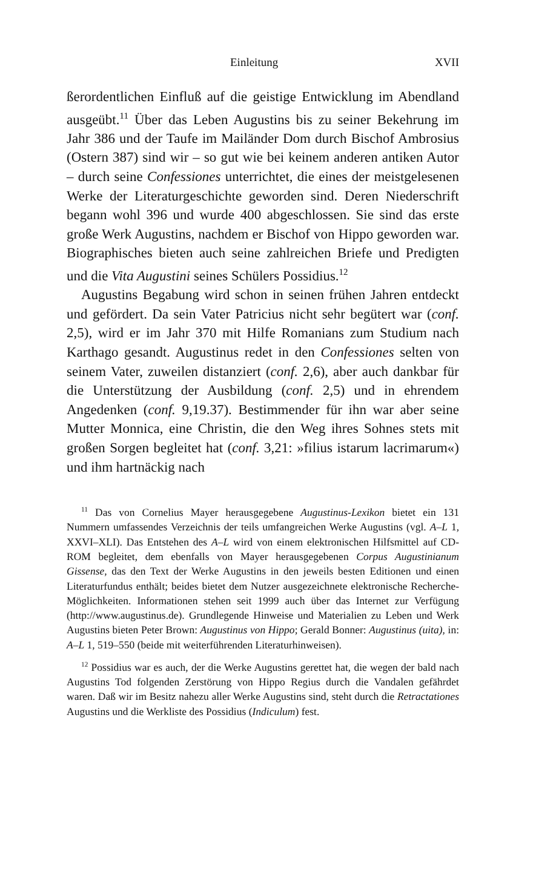Einleitung XVII
ßerordentlichen Einfluß auf die geistige Entwicklung im Abendland ausgeübt.<sup>11</sup> Über das Leben Augustins bis zu seiner Bekehrung im Jahr 386 und der Taufe im Mailänder Dom durch Bischof Ambrosius (Ostern 387) sind wir – so gut wie bei keinem anderen antiken Autor – durch seine Confessiones unterrichtet, die eines der meistgelesenen Werke der Literaturgeschichte geworden sind. Deren Niederschrift begann wohl 396 und wurde 400 abgeschlossen. Sie sind das erste große Werk Augustins, nachdem er Bischof von Hippo geworden war. Biographisches bieten auch seine zahlreichen Briefe und Predigten und die Vita Augustini seines Schülers Possidius.<sup>12</sup>
Augustins Begabung wird schon in seinen frühen Jahren entdeckt und gefördert. Da sein Vater Patricius nicht sehr begütert war (conf. 2,5), wird er im Jahr 370 mit Hilfe Romanians zum Studium nach Karthago gesandt. Augustinus redet in den Confessiones selten von seinem Vater, zuweilen distanziert (conf. 2,6), aber auch dankbar für die Unterstützung der Ausbildung (conf. 2,5) und in ehrendem Angedenken (conf. 9,19.37). Bestimmender für ihn war aber seine Mutter Monnica, eine Christin, die den Weg ihres Sohnes stets mit großen Sorgen begleitet hat (conf. 3,21: »filius istarum lacrimarum«) und ihm hartnäckig nach
<sup>11</sup> Das von Cornelius Mayer herausgegebene Augustinus-Lexikon bietet ein 131 Nummern umfassendes Verzeichnis der teils umfangreichen Werke Augustins (vgl. A–L 1, XXVI–XLI). Das Entstehen des A–L wird von einem elektronischen Hilfsmittel auf CD-ROM begleitet, dem ebenfalls von Mayer herausgegebenen Corpus Augustinianum Gissense, das den Text der Werke Augustins in den jeweils besten Editionen und einen Literaturfundus enthält; beides bietet dem Nutzer ausgezeichnete elektronische Recherche-Möglichkeiten. Informationen stehen seit 1999 auch über das Internet zur Verfügung (http://www.augustinus.de). Grundlegende Hinweise und Materialien zu Leben und Werk Augustins bieten Peter Brown: Augustinus von Hippo; Gerald Bonner: Augustinus (uita), in: A–L 1, 519–550 (beide mit weiterführenden Literaturhinweisen).
<sup>12</sup> Possidius war es auch, der die Werke Augustins gerettet hat, die wegen der bald nach Augustins Tod folgenden Zerstörung von Hippo Regius durch die Vandalen gefährdet waren. Daß wir im Besitz nahezu aller Werke Augustins sind, steht durch die Retractationes Augustins und die Werkliste des Possidius (Indiculum) fest.